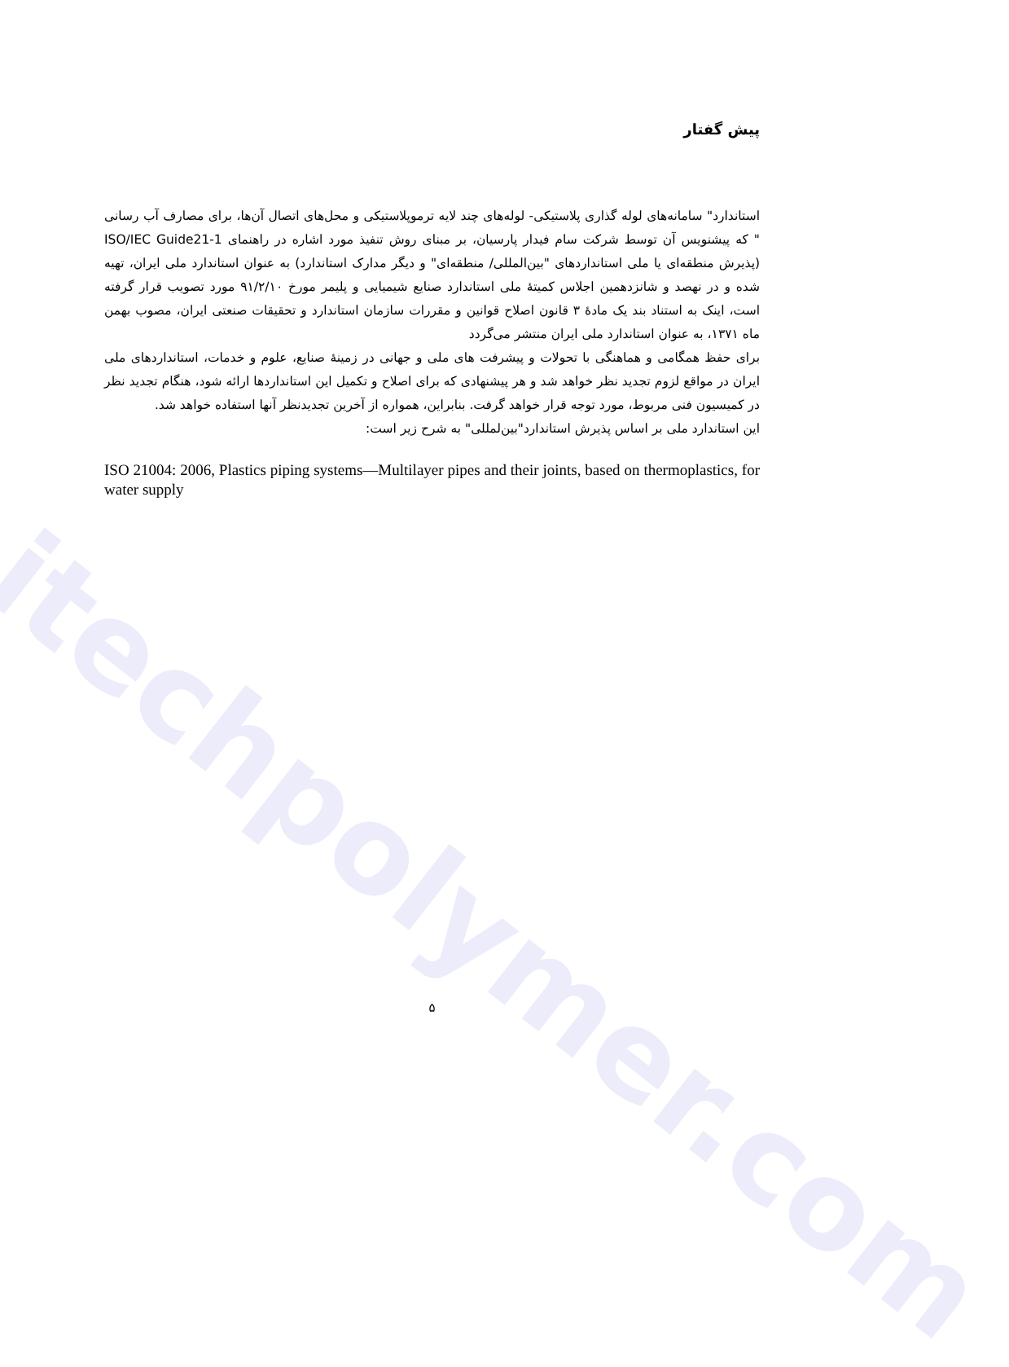itechpolymer.com
پیش گفتار
استاندارد" سامانه‌های لوله گذاری پلاستیکی- لوله‌های چند لایه ترموپلاستیکی و محل‌های اتصال آن‌ها، برای مصارف آب رسانی " که پیشنویس آن توسط شرکت سام فیدار پارسیان، بر مبنای روش تنفیذ مورد اشاره در راهنمای ISO/IEC Guide21-1 (پذیرش منطقه‌ای یا ملی استانداردهای "بین‌المللی/ منطقه‌ای" و دیگر مدارک استاندارد) به عنوان استاندارد ملی ایران، تهیه شده و در نهصد و شانزدهمین اجلاس کمیتهٔ ملی استاندارد صنایع شیمیایی و پلیمر مورخ ۹۱/۲/۱۰ مورد تصویب قرار گرفته است، اینک به استناد بند یک مادهٔ ۳ قانون اصلاح قوانین و مقررات سازمان استاندارد و تحقیقات صنعتی ایران، مصوب بهمن ماه ۱۳۷۱، به عنوان استاندارد ملی ایران منتشر می‌گردد
برای حفظ همگامی و هماهنگی با تحولات و پیشرفت های ملی و جهانی در زمینهٔ صنایع، علوم و خدمات، استانداردهای ملی ایران در مواقع لزوم تجدید نظر خواهد شد و هر پیشنهادی که برای اصلاح و تکمیل این استانداردها ارائه شود، هنگام تجدید نظر در کمیسیون فنی مربوط، مورد توجه قرار خواهد گرفت. بنابراین، همواره از آخرین تجدیدنظر آنها استفاده خواهد شد.
این استاندارد ملی بر اساس پذیرش استاندارد"بین‌لمللی" به شرح زیر است:
ISO 21004: 2006, Plastics piping systems—Multilayer pipes and their joints, based on thermoplastics, for water supply
۵